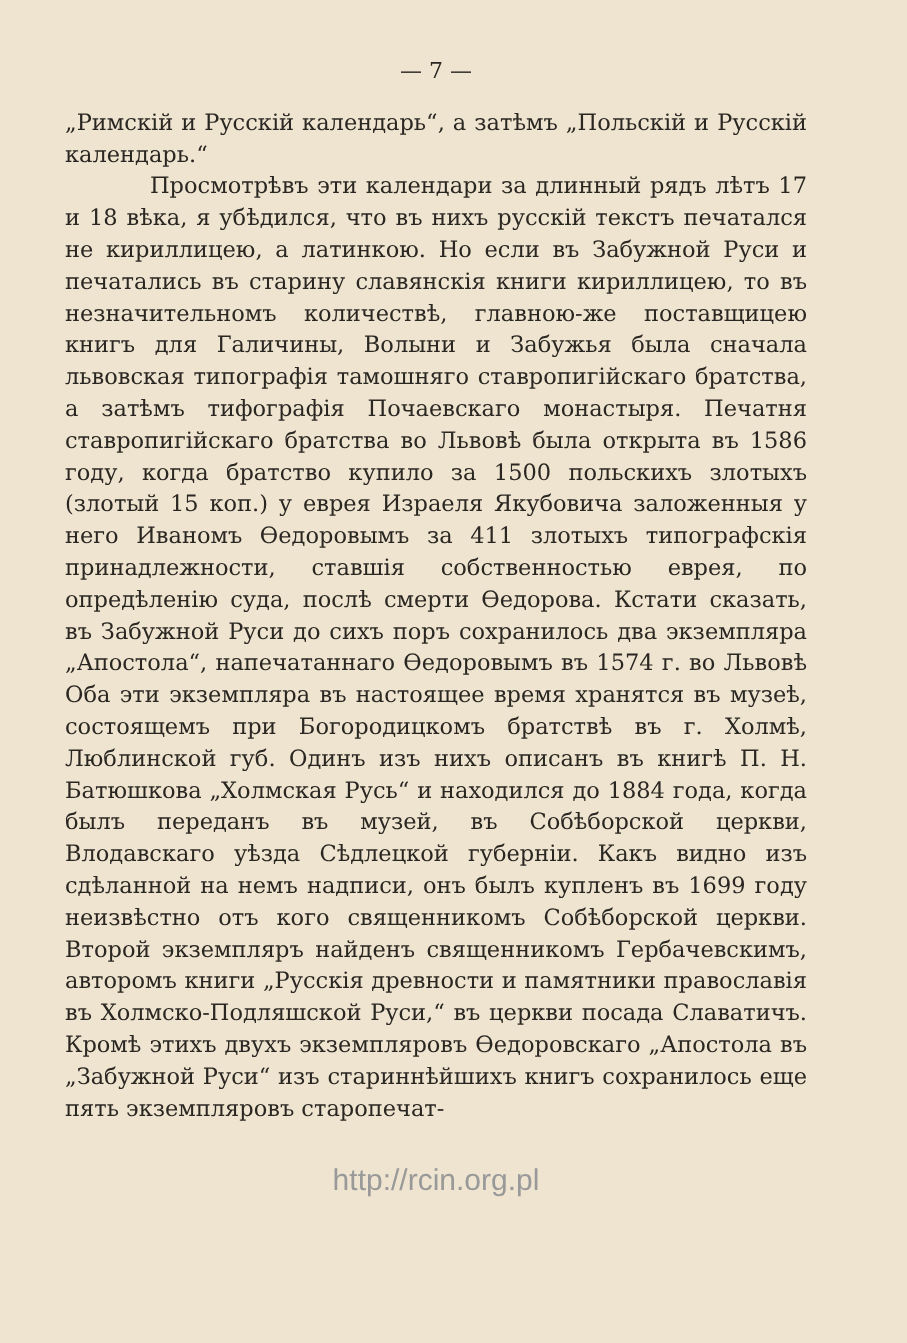— 7 —
„Римскій и Русскій календарь“, а затѣмъ „Польскій и Русскій календарь.“
Просмотрѣвъ эти календари за длинный рядъ лѣтъ 17 и 18 вѣка, я убѣдился, что въ нихъ русскій текстъ печатался не кириллицею, а латинкою. Но если въ Забужной Руси и печатались въ старину славянскія книги кириллицею, то въ незначительномъ количествѣ, главною-же поставщицею книгъ для Галичины, Волыни и Забужья была сначала львовская типографія тамошняго ставропигійскаго братства, а затѣмъ тифографія Почаевскаго монастыря. Печатня ставропигійскаго братства во Львовѣ была открыта въ 1586 году, когда братство купило за 1500 польскихъ злотыхъ (злотый 15 коп.) у еврея Израеля Якубовича заложенныя у него Иваномъ Ѳедоровымъ за 411 злотыхъ типографскія принадлежности, ставшія собственностью еврея, по опредѣленію суда, послѣ смерти Ѳедорова. Кстати сказать, въ Забужной Руси до сихъ поръ сохранилось два экземпляра „Апостола“, напечатаннаго Ѳедоровымъ въ 1574 г. во Львовѣ Оба эти экземпляра въ настоящее время хранятся въ музеѣ, состоящемъ при Богородицкомъ братствѣ въ г. Холмѣ, Люблинской губ. Одинъ изъ нихъ описанъ въ книгѣ П. Н. Батюшкова „Холмская Русь“ и находился до 1884 года, когда былъ переданъ въ музей, въ Собѣборской церкви, Влодавскаго уѣзда Сѣдлецкой губерніи. Какъ видно изъ сдѣланной на немъ надписи, онъ былъ купленъ въ 1699 году неизвѣстно отъ кого священникомъ Собѣборской церкви. Второй экземпляръ найденъ священникомъ Гербачевскимъ, авторомъ книги „Русскія древности и памятники православія въ Холмско-Подляшской Руси,“ въ церкви посада Славатичъ. Кромѣ этихъ двухъ экземпляровъ Ѳедоровскаго „Апостола въ „Забужной Руси“ изъ стариннѣйшихъ книгъ сохранилось еще пять экземпляровъ старопечат-
http://rcin.org.pl